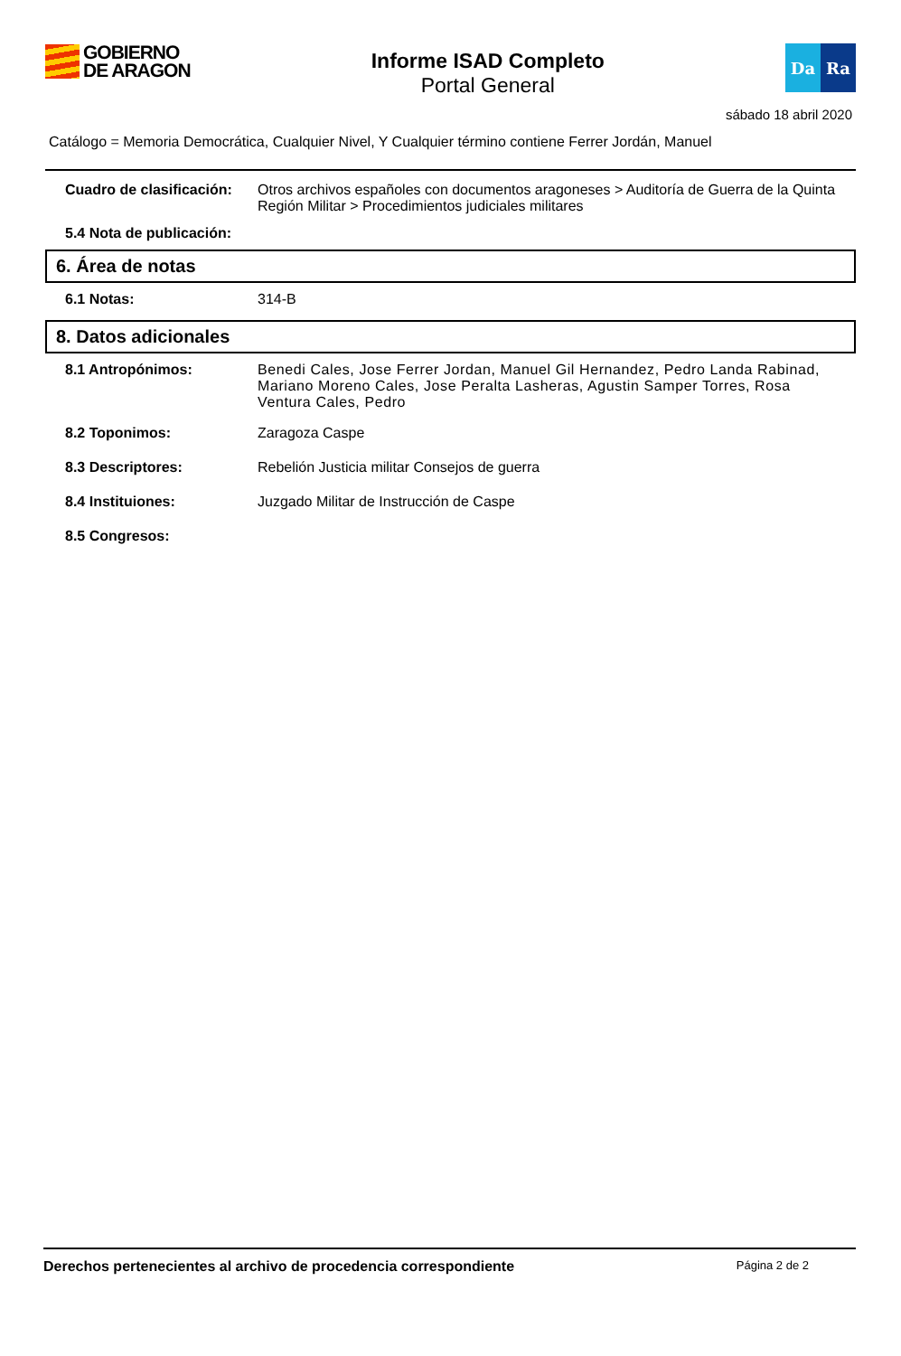GOBIERNO
DE ARAGON
Informe ISAD Completo
Portal General
Da Ra
sábado 18 abril 2020
Catálogo = Memoria Democrática, Cualquier Nivel, Y Cualquier término contiene Ferrer Jordán, Manuel
Cuadro de clasificación: Otros archivos españoles con documentos aragoneses > Auditoría de Guerra de la Quinta Región Militar > Procedimientos judiciales militares
5.4 Nota de publicación:
6. Área de notas
6.1 Notas: 314-B
8. Datos adicionales
8.1 Antropónimos: Benedi Cales, Jose Ferrer Jordan, Manuel Gil Hernandez, Pedro Landa Rabinad, Mariano Moreno Cales, Jose Peralta Lasheras, Agustin Samper Torres, Rosa Ventura Cales, Pedro
8.2 Toponimos: Zaragoza Caspe
8.3 Descriptores: Rebelión Justicia militar Consejos de guerra
8.4 Instituiones: Juzgado Militar de Instrucción de Caspe
8.5 Congresos:
Derechos pertenecientes al archivo de procedencia correspondiente Página 2 de 2